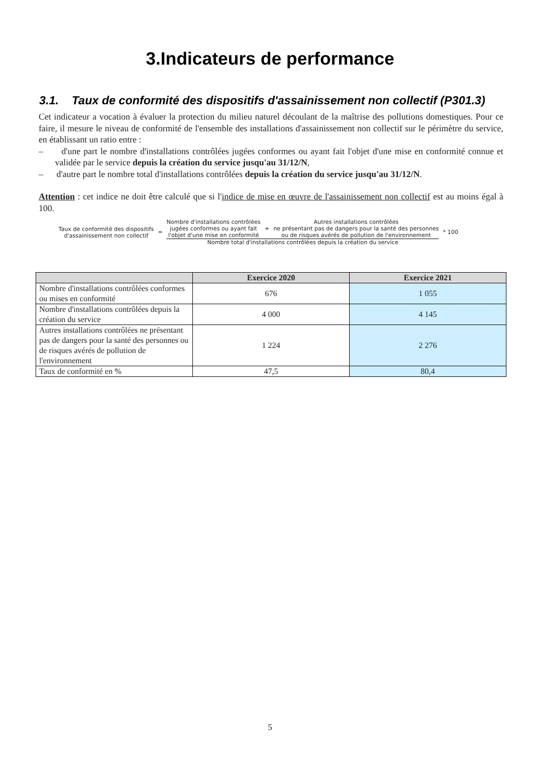3.Indicateurs de performance
3.1. Taux de conformité des dispositifs d'assainissement non collectif (P301.3)
Cet indicateur a vocation à évaluer la protection du milieu naturel découlant de la maîtrise des pollutions domestiques. Pour ce faire, il mesure le niveau de conformité de l'ensemble des installations d'assainissement non collectif sur le périmètre du service, en établissant un ratio entre :
– d'une part le nombre d'installations contrôlées jugées conformes ou ayant fait l'objet d'une mise en conformité connue et validée par le service depuis la création du service jusqu'au 31/12/N,
– d'autre part le nombre total d'installations contrôlées depuis la création du service jusqu'au 31/12/N.
Attention : cet indice ne doit être calculé que si l'indice de mise en œuvre de l'assainissement non collectif est au moins égal à 100.
Taux de conformité des dispositifs
d'assainissement non collectif
=
Nombre d'installations contrôlées
jugées conformes ou ayant fait
l'objet d'une mise en conformité
+
Autres installations contrôlées
ne présentant pas de dangers pour la santé des personnes
ou de risques avérés de pollution de l'environnement
Nombre total d'installations contrôlées depuis la création du service
* 100
| | Exercice 2020 | Exercice 2021 |
| --- | --- | --- |
| Nombre d'installations contrôlées conformes ou mises en conformité | 676 | 1 055 |
| Nombre d'installations contrôlées depuis la création du service | 4 000 | 4 145 |
| Autres installations contrôlées ne présentant pas de dangers pour la santé des personnes ou de risques avérés de pollution de l'environnement | 1 224 | 2 276 |
| Taux de conformité en % | 47,5 | 80,4 |
5